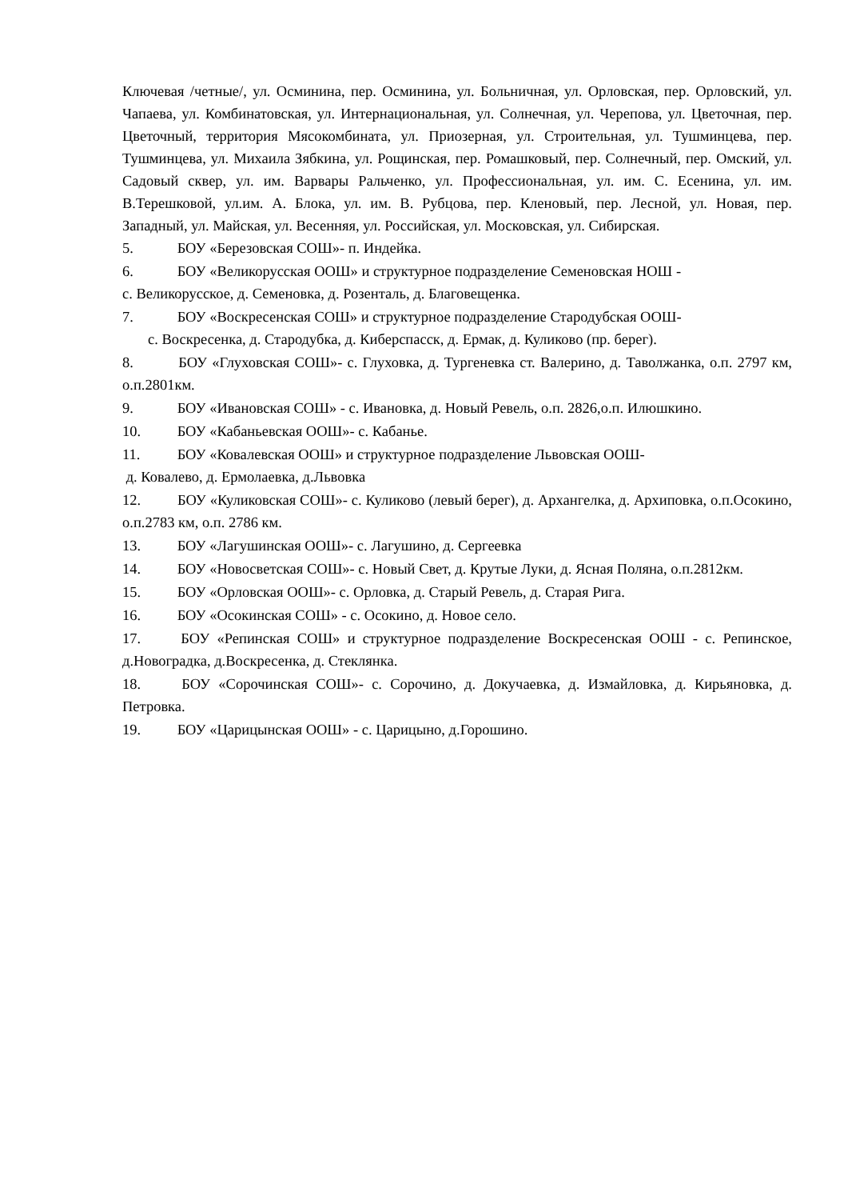Ключевая /четные/, ул. Осминина, пер. Осминина, ул. Больничная, ул. Орловская, пер. Орловский, ул. Чапаева, ул. Комбинатовская, ул. Интернациональная, ул. Солнечная, ул. Черепова, ул. Цветочная, пер. Цветочный, территория Мясокомбината, ул. Приозерная, ул. Строительная, ул. Тушминцева, пер. Тушминцева, ул. Михаила Зябкина, ул. Рощинская, пер. Ромашковый, пер. Солнечный, пер. Омский, ул. Садовый сквер, ул. им. Варвары Ральченко, ул. Профессиональная, ул. им. С. Есенина, ул. им. В.Терешковой, ул.им. А. Блока, ул. им. В. Рубцова, пер. Кленовый, пер. Лесной, ул. Новая, пер. Западный, ул. Майская, ул. Весенняя, ул. Российская, ул. Московская, ул. Сибирская.
5. БОУ «Березовская СОШ»- п. Индейка.
6. БОУ «Великорусская ООШ» и структурное подразделение Семеновская НОШ -
с. Великорусское, д. Семеновка, д. Розенталь, д. Благовещенка.
7. БОУ «Воскресенская СОШ» и структурное подразделение Стародубская ООШ-
с. Воскресенка, д. Стародубка, д. Киберспасск, д. Ермак, д. Куликово (пр. берег).
8. БОУ «Глуховская СОШ»- с. Глуховка, д. Тургеневка ст. Валерино, д. Таволжанка, о.п. 2797 км, о.п.2801км.
9. БОУ «Ивановская СОШ» - с. Ивановка, д. Новый Ревель, о.п. 2826,о.п. Илюшкино.
10. БОУ «Кабаньевская ООШ»- с. Кабанье.
11. БОУ «Ковалевская ООШ» и структурное подразделение Львовская ООШ-
д. Ковалево, д. Ермолаевка, д.Львовка
12. БОУ «Куликовская СОШ»- с. Куликово (левый берег), д. Архангелка, д. Архиповка, о.п.Осокино, о.п.2783 км, о.п. 2786 км.
13. БОУ «Лагушинская ООШ»- с. Лагушино, д. Сергеевка
14. БОУ «Новосветская СОШ»- с. Новый Свет, д. Крутые Луки, д. Ясная Поляна, о.п.2812км.
15. БОУ «Орловская ООШ»- с. Орловка, д. Старый Ревель, д. Старая Рига.
16. БОУ «Осокинская СОШ» - с. Осокино, д. Новое село.
17. БОУ «Репинская СОШ» и структурное подразделение Воскресенская ООШ - с. Репинское, д.Новоградка, д.Воскресенка, д. Стеклянка.
18. БОУ «Сорочинская СОШ»- с. Сорочино, д. Докучаевка, д. Измайловка, д. Кирьяновка, д. Петровка.
19. БОУ «Царицынская ООШ» - с. Царицыно, д.Горошино.